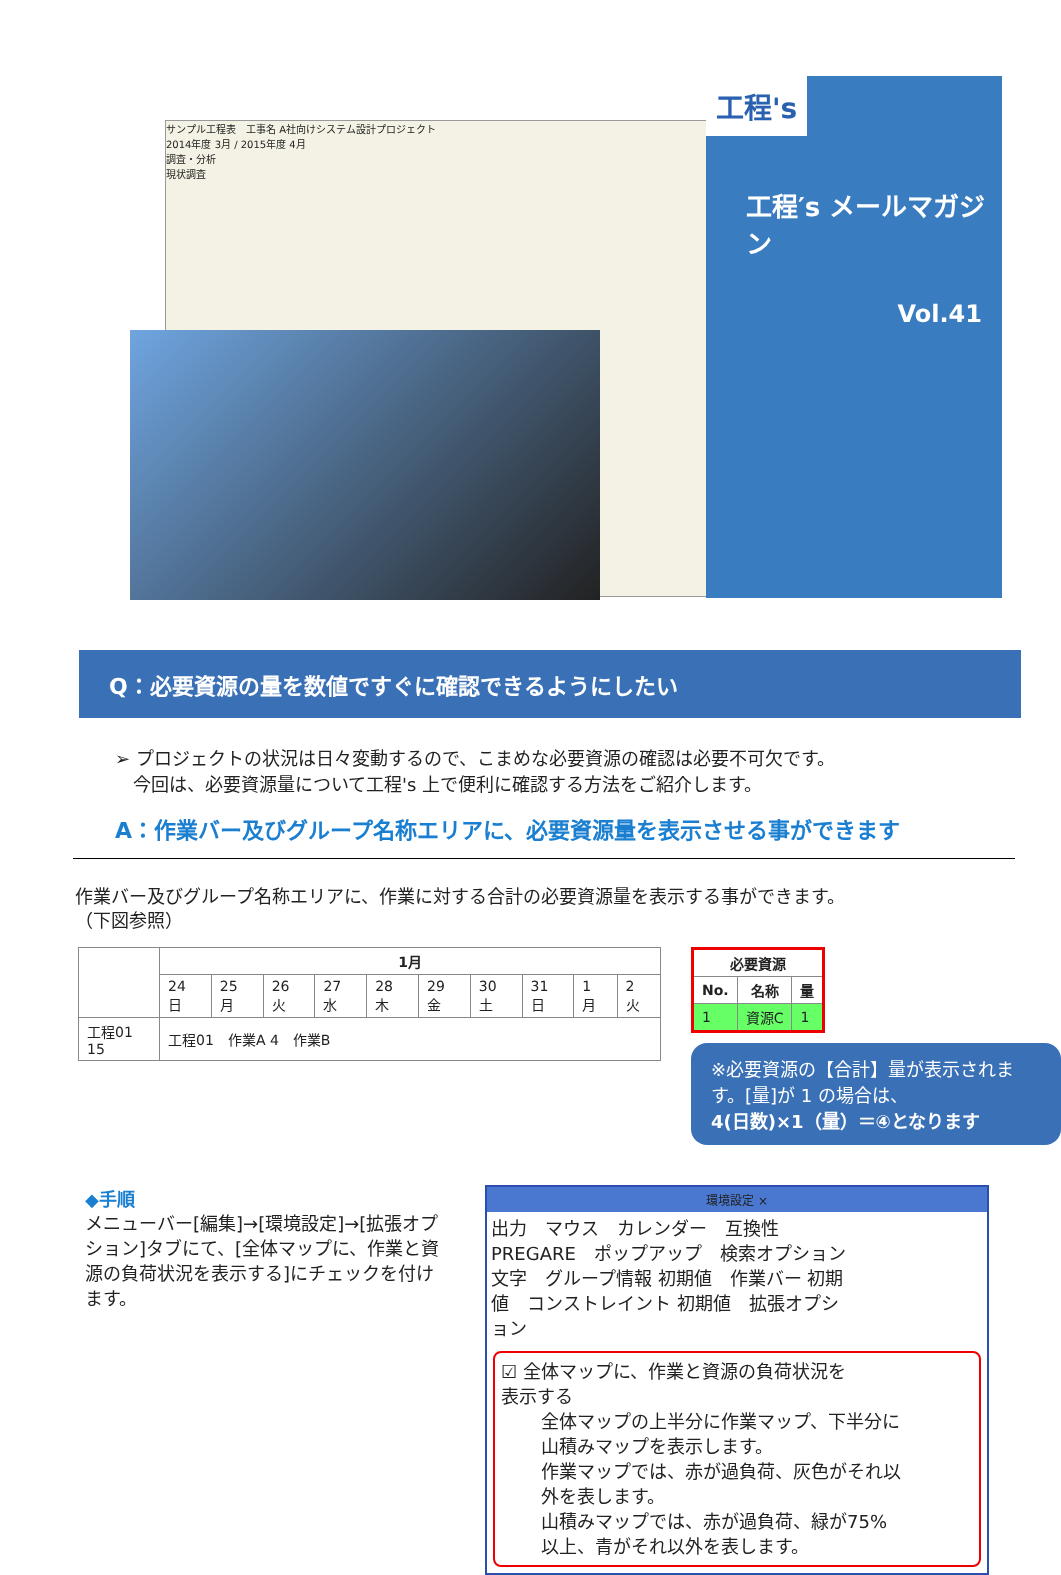サンプル工程表　工事名 A社向けシステム設計プロジェクト
2014年度 3月 / 2015年度 4月
調査・分析
現状調査
工程′s メールマガジン
Vol.41
工程's
Q：必要資源の量を数値ですぐに確認できるようにしたい
➢ プロジェクトの状況は日々変動するので、こまめな必要資源の確認は必要不可欠です。
　今回は、必要資源量について工程's 上で便利に確認する方法をご紹介します。
A：作業バー及びグループ名称エリアに、必要資源量を表示させる事ができます
作業バー及びグループ名称エリアに、作業に対する合計の必要資源量を表示する事ができます。
（下図参照）
| | 1月 | | | | | | | | | |
| --- | --- | --- | --- | --- | --- | --- | --- | --- | --- | --- |
| | 24 日 | 25 月 | 26 火 | 27 水 | 28 木 | 29 金 | 30 土 | 31 日 | 1 月 | 2 火 |
| 工程01 15 | 工程01 作業A 4 作業B | | | | | | | | | |
| 必要資源 | | |
| --- | --- | --- |
| No. | 名称 | 量 |
| 1 | 資源C | 1 |
※必要資源の【合計】量が表示されます。[量]が 1 の場合は、
4(日数)×1（量）＝④となります
◆手順
メニューバー[編集]→[環境設定]→[拡張オプション]タブにて、[全体マップに、作業と資源の負荷状況を表示する]にチェックを付けます。
環境設定 ×
出力　マウス　カレンダー　互換性　PREGARE　ポップアップ　検索オプション
文字　グループ情報 初期値　作業バー 初期値　コンストレイント 初期値　拡張オプション
☑ 全体マップに、作業と資源の負荷状況を表示する
全体マップの上半分に作業マップ、下半分に山積みマップを表示します。
作業マップでは、赤が過負荷、灰色がそれ以外を表します。
山積みマップでは、赤が過負荷、緑が75%以上、青がそれ以外を表します。